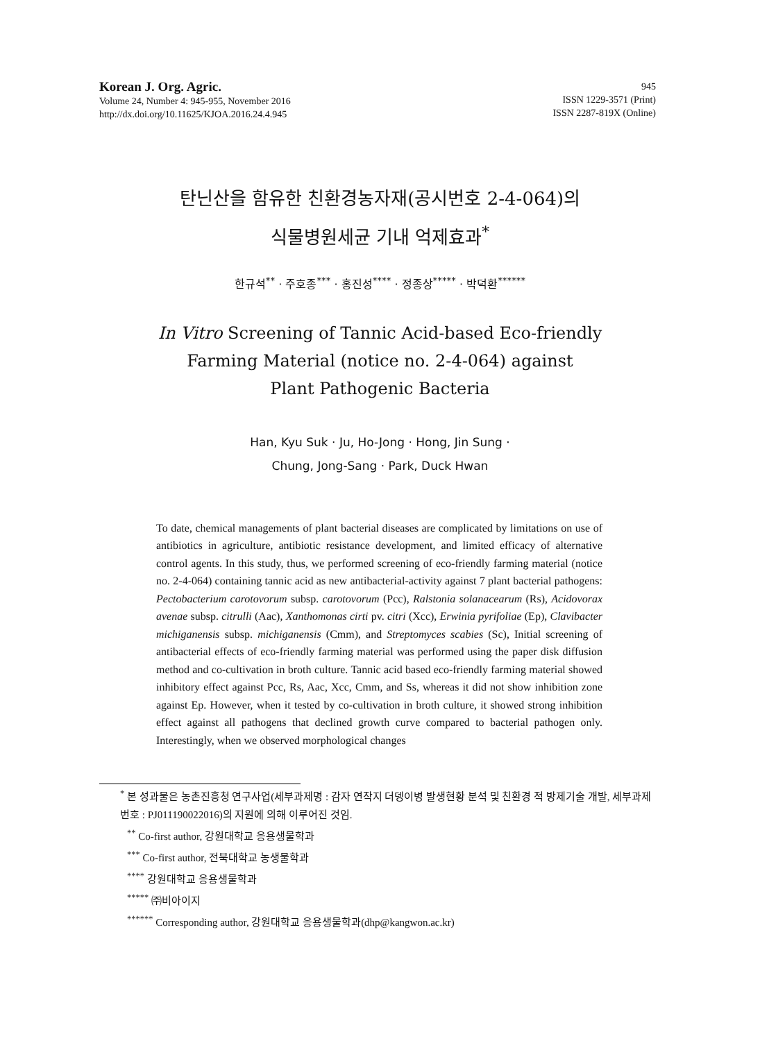Korean J. Org. Agric.
Volume 24, Number 4: 945-955, November 2016
http://dx.doi.org/10.11625/KJOA.2016.24.4.945
945
ISSN 1229-3571 (Print)
ISSN 2287-819X (Online)
탄닌산을 함유한 친환경농자재(공시번호 2-4-064)의
식물병원세균 기내 억제효과<sup>*</sup>
한규석<sup>**</sup> · 주호종<sup>***</sup> · 홍진성<sup>****</sup> · 정종상<sup>*****</sup> · 박덕환<sup>******</sup>
In Vitro Screening of Tannic Acid-based Eco-friendly
Farming Material (notice no. 2-4-064) against
Plant Pathogenic Bacteria
Han, Kyu Suk · Ju, Ho-Jong · Hong, Jin Sung ·
Chung, Jong-Sang · Park, Duck Hwan
To date, chemical managements of plant bacterial diseases are complicated by limitations on use of antibiotics in agriculture, antibiotic resistance development, and limited efficacy of alternative control agents. In this study, thus, we performed screening of eco-friendly farming material (notice no. 2-4-064) containing tannic acid as new antibacterial-activity against 7 plant bacterial pathogens: Pectobacterium carotovorum subsp. carotovorum (Pcc), Ralstonia solanacearum (Rs), Acidovorax avenae subsp. citrulli (Aac), Xanthomonas cirti pv. citri (Xcc), Erwinia pyrifoliae (Ep), Clavibacter michiganensis subsp. michiganensis (Cmm), and Streptomyces scabies (Sc), Initial screening of antibacterial effects of eco-friendly farming material was performed using the paper disk diffusion method and co-cultivation in broth culture. Tannic acid based eco-friendly farming material showed inhibitory effect against Pcc, Rs, Aac, Xcc, Cmm, and Ss, whereas it did not show inhibition zone against Ep. However, when it tested by co-cultivation in broth culture, it showed strong inhibition effect against all pathogens that declined growth curve compared to bacterial pathogen only. Interestingly, when we observed morphological changes
<sup>*</sup> 본 성과물은 농촌진흥청 연구사업(세부과제명 : 감자 연작지 더뎅이병 발생현황 분석 및 친환경 적 방제기술 개발, 세부과제번호 : PJ011190022016)의 지원에 의해 이루어진 것임.
<sup>**</sup> Co-first author, 강원대학교 응용생물학과
<sup>***</sup> Co-first author, 전북대학교 농생물학과
<sup>****</sup> 강원대학교 응용생물학과
<sup>*****</sup> ㈜비아이지
<sup>******</sup> Corresponding author, 강원대학교 응용생물학과(dhp@kangwon.ac.kr)